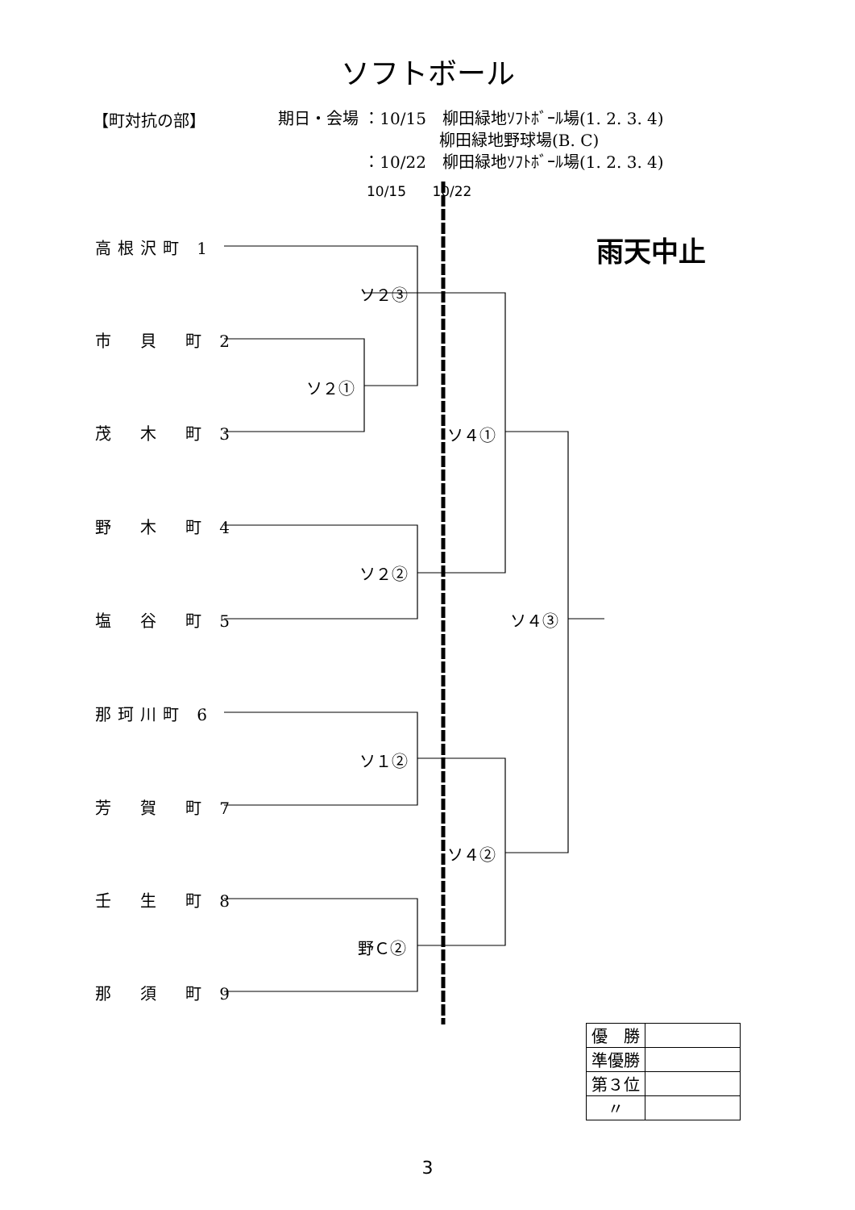ソフトボール
【町対抗の部】
期日・会場 ：10/15　柳田緑地ｿﾌﾄﾎﾞｰﾙ場(1. 2. 3. 4)
　　　　　　　　　　柳田緑地野球場(B. C)
　　　　　 ：10/22　柳田緑地ｿﾌﾄﾎﾞｰﾙ場(1. 2. 3. 4)
10/15 10/22
雨天中止
高根沢町 1
市　貝　町 2
茂　木　町 3
野　木　町 4
塩　谷　町 5
那珂川町 6
芳　賀　町 7
壬　生　町 8
那　須　町 9
ソ２③
ソ２①
ソ４①
ソ２②
ソ４③
ソ１②
ソ４②
野Ｃ②
| 優 勝 | |
| 準優勝 | |
| 第３位 | |
| 〃 | |
3